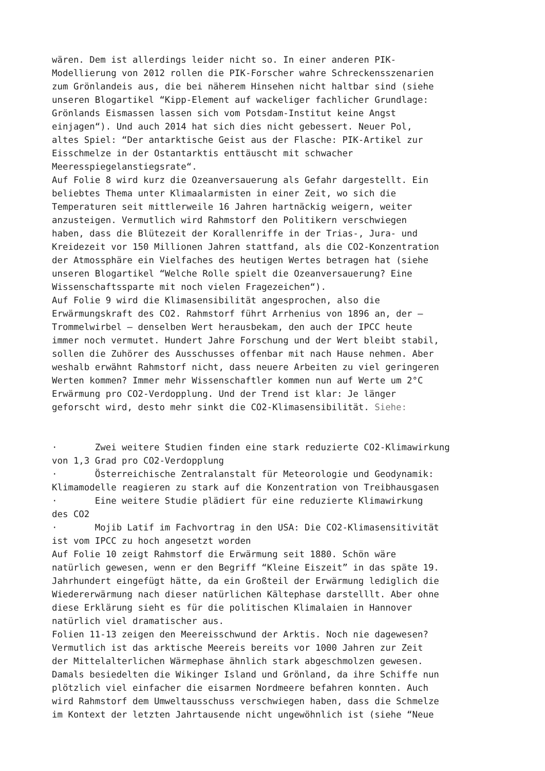wären. Dem ist allerdings leider nicht so. In einer anderen PIK- Modellierung von 2012 rollen die PIK-Forscher wahre Schreckensszenarien zum Grönlandeis aus, die bei näherem Hinsehen nicht haltbar sind (siehe unseren Blogartikel “Kipp-Element auf wackeliger fachlicher Grundlage: Grönlands Eismassen lassen sich vom Potsdam-Institut keine Angst einjagen“). Und auch 2014 hat sich dies nicht gebessert. Neuer Pol, altes Spiel: “Der antarktische Geist aus der Flasche: PIK-Artikel zur Eisschmelze in der Ostantarktis enttäuscht mit schwacher Meeresspiegelanstiegsrate“.
Auf Folie 8 wird kurz die Ozeanversauerung als Gefahr dargestellt. Ein beliebtes Thema unter Klimaalarmisten in einer Zeit, wo sich die Temperaturen seit mittlerweile 16 Jahren hartnäckig weigern, weiter anzusteigen. Vermutlich wird Rahmstorf den Politikern verschwiegen haben, dass die Blütezeit der Korallenriffe in der Trias-, Jura- und Kreidezeit vor 150 Millionen Jahren stattfand, als die CO2-Konzentration der Atmossphäre ein Vielfaches des heutigen Wertes betragen hat (siehe unseren Blogartikel “Welche Rolle spielt die Ozeanversauerung? Eine Wissenschaftssparte mit noch vielen Fragezeichen“).
Auf Folie 9 wird die Klimasensibilität angesprochen, also die Erwärmungskraft des CO2. Rahmstorf führt Arrhenius von 1896 an, der – Trommelwirbel – denselben Wert herausbekam, den auch der IPCC heute immer noch vermutet. Hundert Jahre Forschung und der Wert bleibt stabil, sollen die Zuhörer des Ausschusses offenbar mit nach Hause nehmen. Aber weshalb erwähnt Rahmstorf nicht, dass neuere Arbeiten zu viel geringeren Werten kommen? Immer mehr Wissenschaftler kommen nun auf Werte um 2°C Erwärmung pro CO2-Verdopplung. Und der Trend ist klar: Je länger geforscht wird, desto mehr sinkt die CO2-Klimasensibilität. Siehe:
· Zwei weitere Studien finden eine stark reduzierte CO2-Klimawirkung von 1,3 Grad pro CO2-Verdopplung
· Österreichische Zentralanstalt für Meteorologie und Geodynamik: Klimamodelle reagieren zu stark auf die Konzentration von Treibhausgasen
· Eine weitere Studie plädiert für eine reduzierte Klimawirkung des CO2
· Mojib Latif im Fachvortrag in den USA: Die CO2-Klimasensitivität ist vom IPCC zu hoch angesetzt worden
Auf Folie 10 zeigt Rahmstorf die Erwärmung seit 1880. Schön wäre natürlich gewesen, wenn er den Begriff “Kleine Eiszeit” in das späte 19. Jahrhundert eingefügt hätte, da ein Großteil der Erwärmung lediglich die Wiedererwärmung nach dieser natürlichen Kältephase darstelllt. Aber ohne diese Erklärung sieht es für die politischen Klimalaien in Hannover natürlich viel dramatischer aus.
Folien 11-13 zeigen den Meereisschwund der Arktis. Noch nie dagewesen? Vermutlich ist das arktische Meereis bereits vor 1000 Jahren zur Zeit der Mittelalterlichen Wärmephase ähnlich stark abgeschmolzen gewesen. Damals besiedelten die Wikinger Island und Grönland, da ihre Schiffe nun plötzlich viel einfacher die eisarmen Nordmeere befahren konnten. Auch wird Rahmstorf dem Umweltausschuss verschwiegen haben, dass die Schmelze im Kontext der letzten Jahrtausende nicht ungewöhnlich ist (siehe “Neue